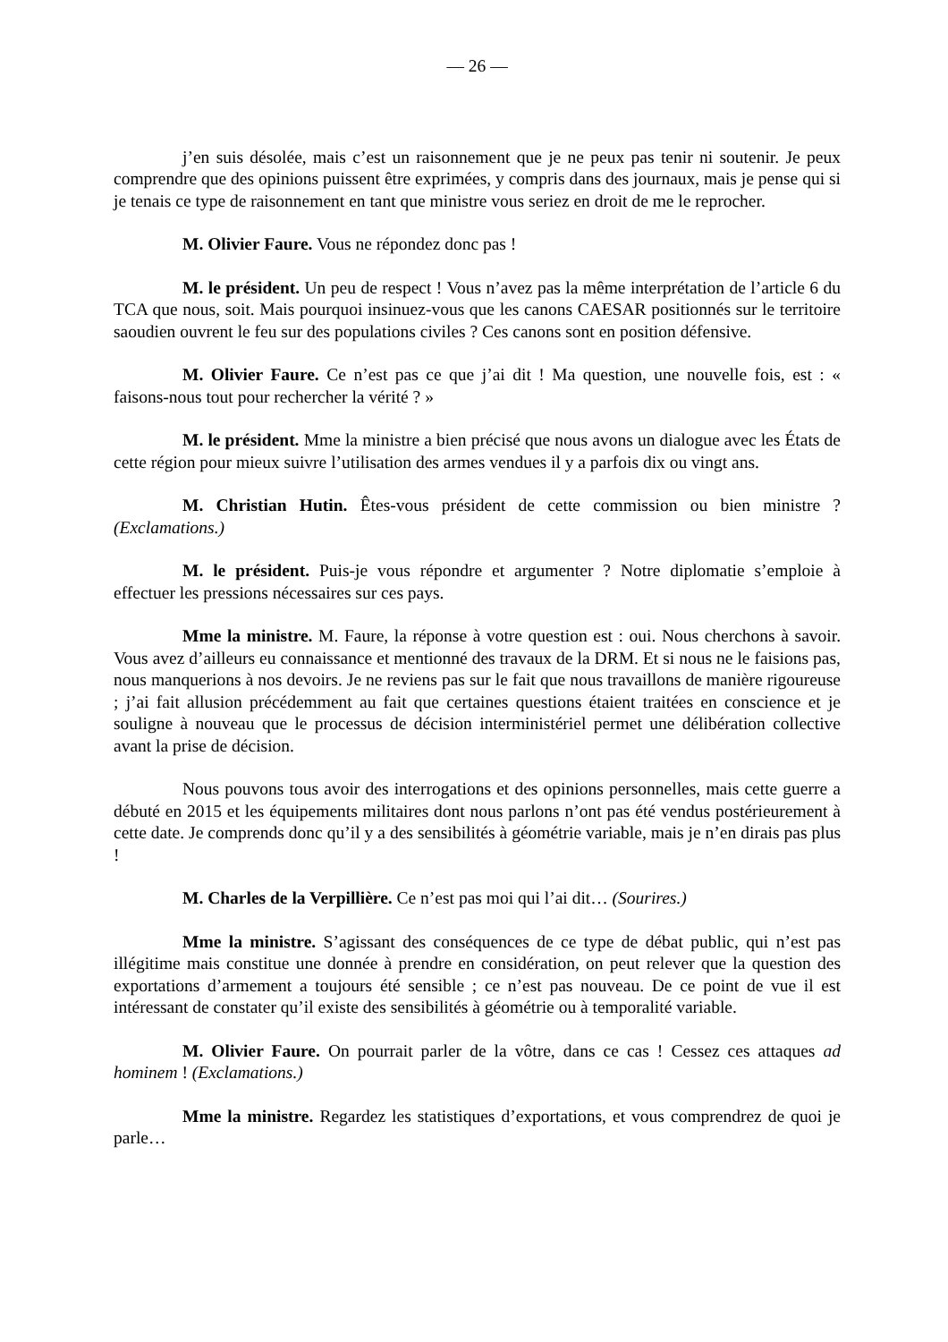— 26 —
j’en suis désolée, mais c’est un raisonnement que je ne peux pas tenir ni soutenir. Je peux comprendre que des opinions puissent être exprimées, y compris dans des journaux, mais je pense qui si je tenais ce type de raisonnement en tant que ministre vous seriez en droit de me le reprocher.
M. Olivier Faure. Vous ne répondez donc pas !
M. le président. Un peu de respect ! Vous n’avez pas la même interprétation de l’article 6 du TCA que nous, soit. Mais pourquoi insinuez-vous que les canons CAESAR positionnés sur le territoire saoudien ouvrent le feu sur des populations civiles ? Ces canons sont en position défensive.
M. Olivier Faure. Ce n’est pas ce que j’ai dit ! Ma question, une nouvelle fois, est : « faisons-nous tout pour rechercher la vérité ? »
M. le président. Mme la ministre a bien précisé que nous avons un dialogue avec les États de cette région pour mieux suivre l’utilisation des armes vendues il y a parfois dix ou vingt ans.
M. Christian Hutin. Êtes-vous président de cette commission ou bien ministre ? (Exclamations.)
M. le président. Puis-je vous répondre et argumenter ? Notre diplomatie s’emploie à effectuer les pressions nécessaires sur ces pays.
Mme la ministre. M. Faure, la réponse à votre question est : oui. Nous cherchons à savoir. Vous avez d’ailleurs eu connaissance et mentionné des travaux de la DRM. Et si nous ne le faisions pas, nous manquerions à nos devoirs. Je ne reviens pas sur le fait que nous travaillons de manière rigoureuse ; j’ai fait allusion précédemment au fait que certaines questions étaient traitées en conscience et je souligne à nouveau que le processus de décision interministériel permet une délibération collective avant la prise de décision.
Nous pouvons tous avoir des interrogations et des opinions personnelles, mais cette guerre a débuté en 2015 et les équipements militaires dont nous parlons n’ont pas été vendus postérieurement à cette date. Je comprends donc qu’il y a des sensibilités à géométrie variable, mais je n’en dirais pas plus !
M. Charles de la Verpillière. Ce n’est pas moi qui l’ai dit… (Sourires.)
Mme la ministre. S’agissant des conséquences de ce type de débat public, qui n’est pas illégitime mais constitue une donnée à prendre en considération, on peut relever que la question des exportations d’armement a toujours été sensible ; ce n’est pas nouveau. De ce point de vue il est intéressant de constater qu’il existe des sensibilités à géométrie ou à temporalité variable.
M. Olivier Faure. On pourrait parler de la vôtre, dans ce cas ! Cessez ces attaques ad hominem ! (Exclamations.)
Mme la ministre. Regardez les statistiques d’exportations, et vous comprendrez de quoi je parle…